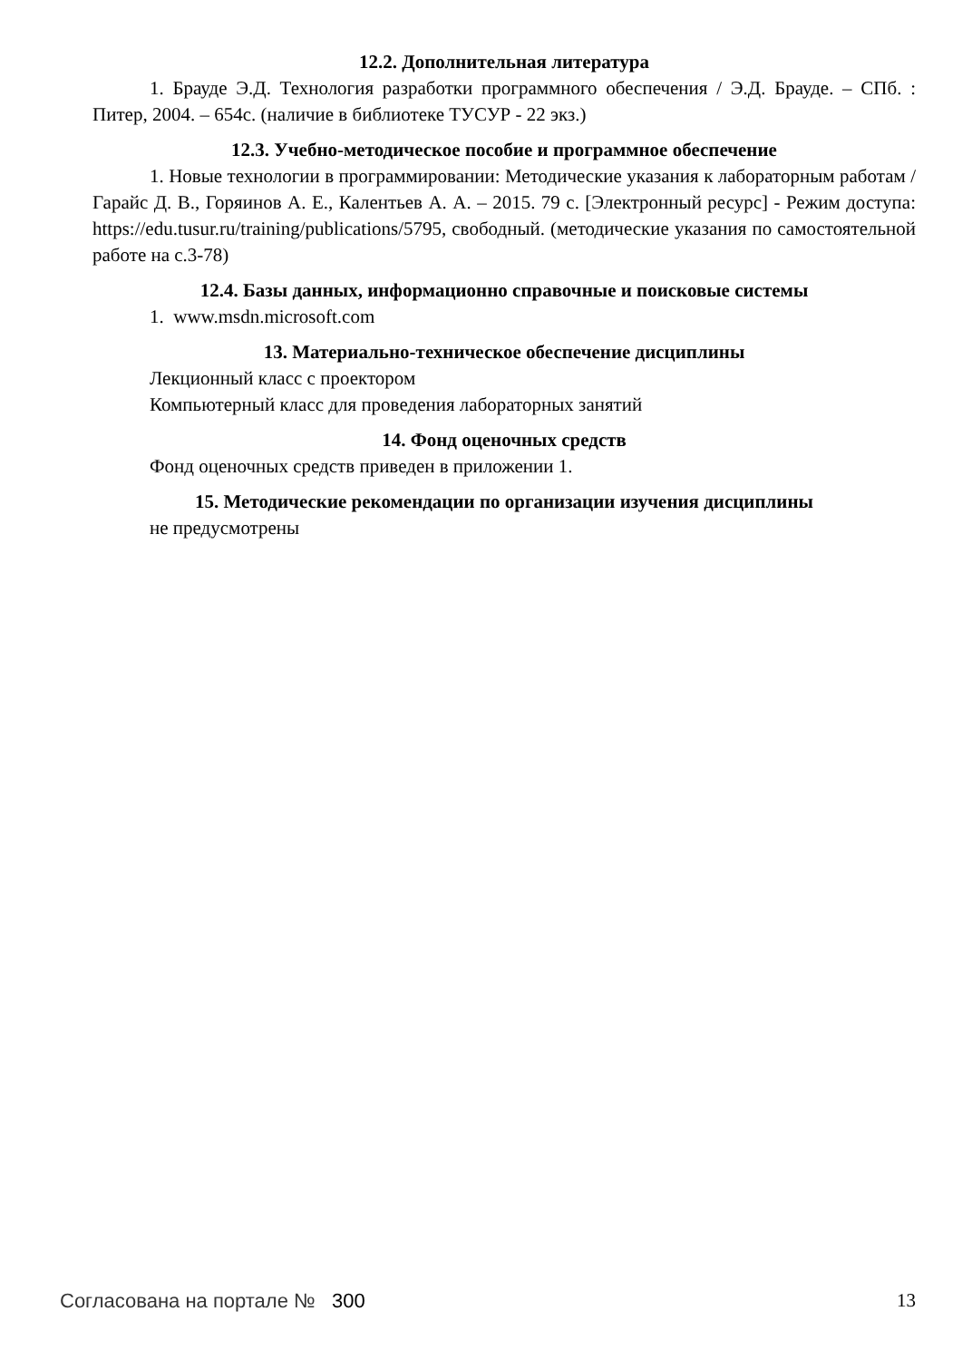12.2. Дополнительная литература
1. Брауде Э.Д. Технология разработки программного обеспечения / Э.Д. Брауде. – СПб. : Питер, 2004. – 654с. (наличие в библиотеке ТУСУР - 22 экз.)
12.3. Учебно-методическое пособие и программное обеспечение
1. Новые технологии в программировании: Методические указания к лабораторным работам / Гарайс Д. В., Горяинов А. Е., Калентьев А. А. – 2015. 79 с. [Электронный ресурс] - Режим доступа: https://edu.tusur.ru/training/publications/5795, свободный. (методические указания по самостоятельной работе на с.3-78)
12.4. Базы данных, информационно справочные и поисковые системы
1. www.msdn.microsoft.com
13. Материально-техническое обеспечение дисциплины
Лекционный класс с проектором
Компьютерный класс для проведения лабораторных занятий
14. Фонд оценочных средств
Фонд оценочных средств приведен в приложении 1.
15. Методические рекомендации по организации изучения дисциплины
не предусмотрены
Согласована на портале № 300 13